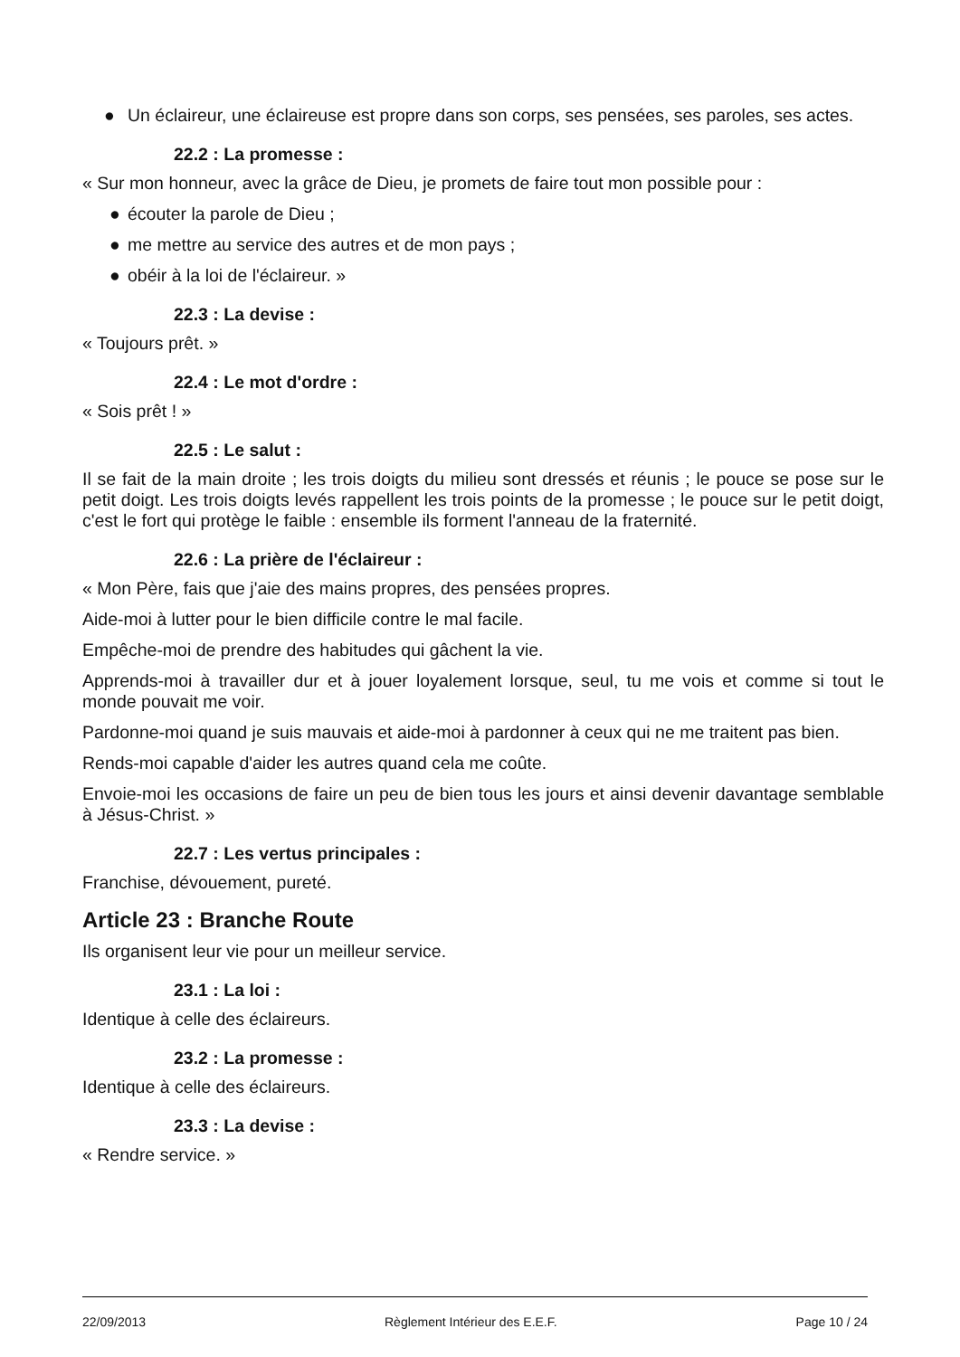● Un éclaireur, une éclaireuse est propre dans son corps, ses pensées, ses paroles, ses actes.
22.2 : La promesse :
« Sur mon honneur, avec la grâce de Dieu, je promets de faire tout mon possible pour :
● écouter la parole de Dieu ;
● me mettre au service des autres et de mon pays ;
● obéir à la loi de l'éclaireur. »
22.3 : La devise :
« Toujours prêt. »
22.4 : Le mot d'ordre :
« Sois prêt ! »
22.5 : Le salut :
Il se fait de la main droite ; les trois doigts du milieu sont dressés et réunis ; le pouce se pose sur le petit doigt. Les trois doigts levés rappellent les trois points de la promesse ; le pouce sur le petit doigt, c'est le fort qui protège le faible : ensemble ils forment l'anneau de la fraternité.
22.6 : La prière de l'éclaireur :
« Mon Père, fais que j'aie des mains propres, des pensées propres.
Aide-moi à lutter pour le bien difficile contre le mal facile.
Empêche-moi de prendre des habitudes qui gâchent la vie.
Apprends-moi à travailler dur et à jouer loyalement lorsque, seul, tu me vois et comme si tout le monde pouvait me voir.
Pardonne-moi quand je suis mauvais et aide-moi à pardonner à ceux qui ne me traitent pas bien.
Rends-moi capable d'aider les autres quand cela me coûte.
Envoie-moi les occasions de faire un peu de bien tous les jours et ainsi devenir davantage semblable à Jésus-Christ. »
22.7 : Les vertus principales :
Franchise, dévouement, pureté.
Article 23 : Branche Route
Ils organisent leur vie pour un meilleur service.
23.1 : La loi :
Identique à celle des éclaireurs.
23.2 : La promesse :
Identique à celle des éclaireurs.
23.3 : La devise :
« Rendre service. »
22/09/2013 Règlement Intérieur des E.E.F. Page 10 / 24